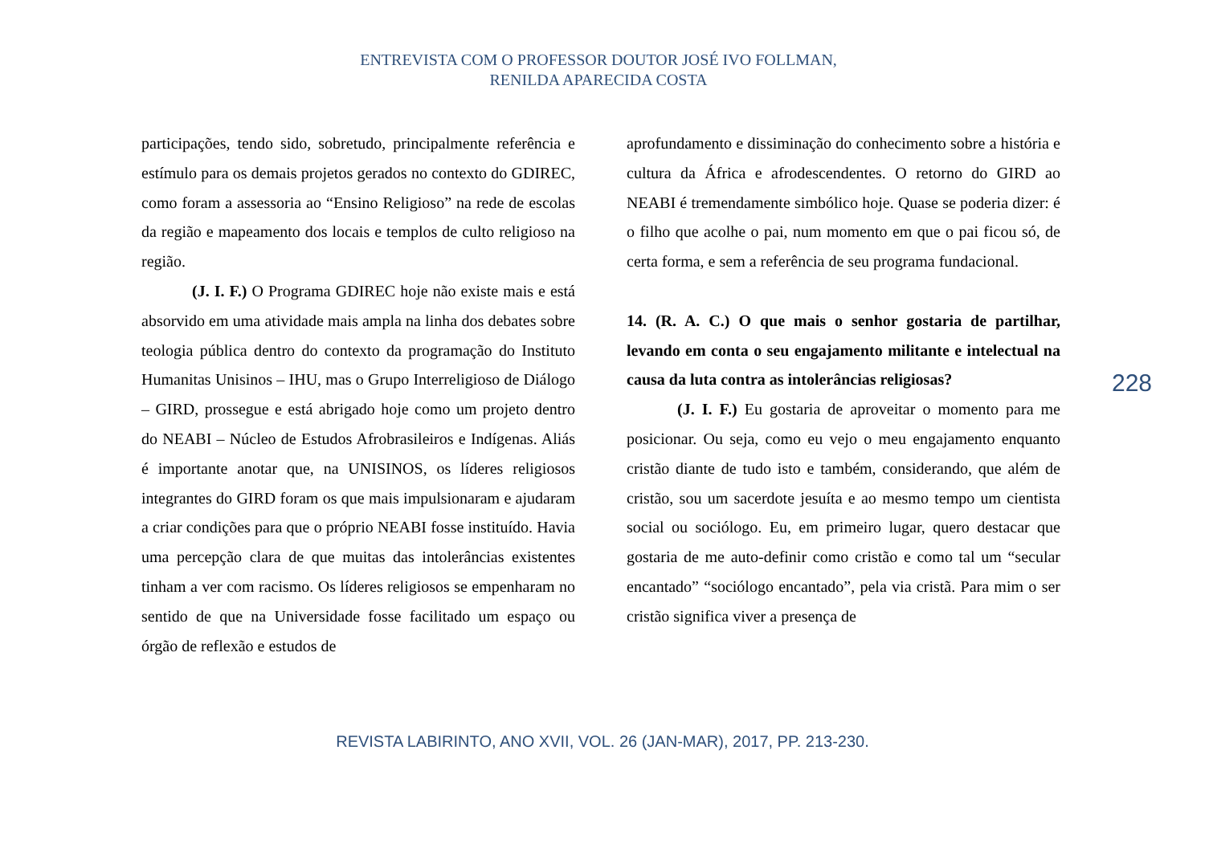ENTREVISTA COM O PROFESSOR DOUTOR JOSÉ IVO FOLLMAN,
RENILDA APARECIDA COSTA
participações, tendo sido, sobretudo, principalmente referência e estímulo para os demais projetos gerados no contexto do GDIREC, como foram a assessoria ao “Ensino Religioso” na rede de escolas da região e mapeamento dos locais e templos de culto religioso na região.
(J. I. F.) O Programa GDIREC hoje não existe mais e está absorvido em uma atividade mais ampla na linha dos debates sobre teologia pública dentro do contexto da programação do Instituto Humanitas Unisinos – IHU, mas o Grupo Interreligioso de Diálogo – GIRD, prossegue e está abrigado hoje como um projeto dentro do NEABI – Núcleo de Estudos Afrobrasileiros e Indígenas. Aliás é importante anotar que, na UNISINOS, os líderes religiosos integrantes do GIRD foram os que mais impulsionaram e ajudaram a criar condições para que o próprio NEABI fosse instituído. Havia uma percepção clara de que muitas das intolerâncias existentes tinham a ver com racismo. Os líderes religiosos se empenharam no sentido de que na Universidade fosse facilitado um espaço ou órgão de reflexão e estudos de
aprofundamento e dissiminação do conhecimento sobre a história e cultura da África e afrodescendentes. O retorno do GIRD ao NEABI é tremendamente simbólico hoje. Quase se poderia dizer: é o filho que acolhe o pai, num momento em que o pai ficou só, de certa forma, e sem a referência de seu programa fundacional.
14. (R. A. C.) O que mais o senhor gostaria de partilhar, levando em conta o seu engajamento militante e intelectual na causa da luta contra as intolerâncias religiosas?
(J. I. F.) Eu gostaria de aproveitar o momento para me posicionar. Ou seja, como eu vejo o meu engajamento enquanto cristão diante de tudo isto e também, considerando, que além de cristão, sou um sacerdote jesuíta e ao mesmo tempo um cientista social ou sociólogo. Eu, em primeiro lugar, quero destacar que gostaria de me auto-definir como cristão e como tal um “secular encantado” “sociólogo encantado”, pela via cristã. Para mim o ser cristão significa viver a presença de
228
REVISTA LABIRINTO, ANO XVII, VOL. 26 (JAN-MAR), 2017, PP. 213-230.